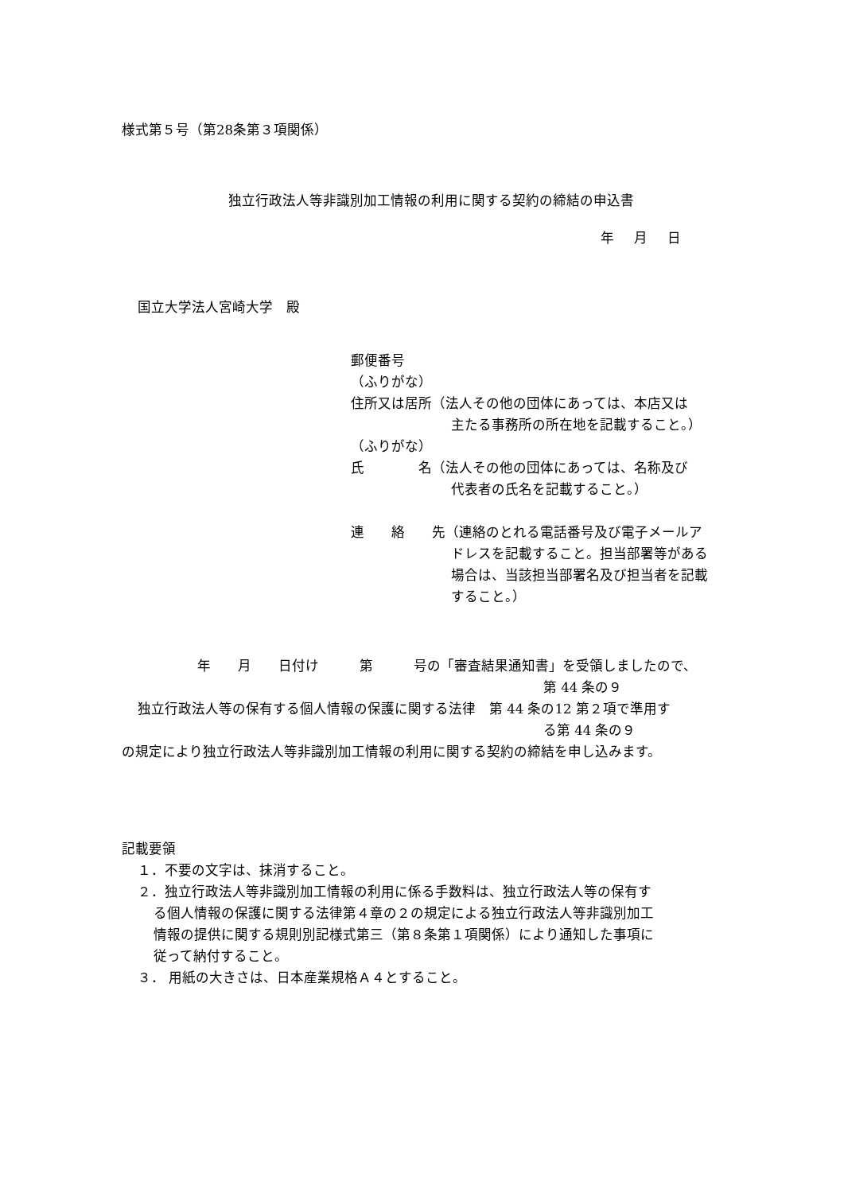様式第５号（第28条第３項関係）
独立行政法人等非識別加工情報の利用に関する契約の締結の申込書
年 月 日
国立大学法人宮崎大学　殿
郵便番号
（ふりがな）
住所又は居所（法人その他の団体にあっては、本店又は
主たる事務所の所在地を記載すること。）
（ふりがな）
氏　　　　名（法人その他の団体にあっては、名称及び
代表者の氏名を記載すること。）
連　　絡　　先（連絡のとれる電話番号及び電子メールア
ドレスを記載すること。担当部署等がある
場合は、当該担当部署名及び担当者を記載
すること。）
年　　月　　日付け　　　第　　　号の「審査結果通知書」を受領しましたので、
第 44 条の９
独立行政法人等の保有する個人情報の保護に関する法律　第 44 条の12 第２項で準用す
る第 44 条の９
の規定により独立行政法人等非識別加工情報の利用に関する契約の締結を申し込みます。
記載要領
１．不要の文字は、抹消すること。
２．独立行政法人等非識別加工情報の利用に係る手数料は、独立行政法人等の保有す
る個人情報の保護に関する法律第４章の２の規定による独立行政法人等非識別加工
情報の提供に関する規則別記様式第三（第８条第１項関係）により通知した事項に
従って納付すること。
３． 用紙の大きさは、日本産業規格Ａ４とすること。